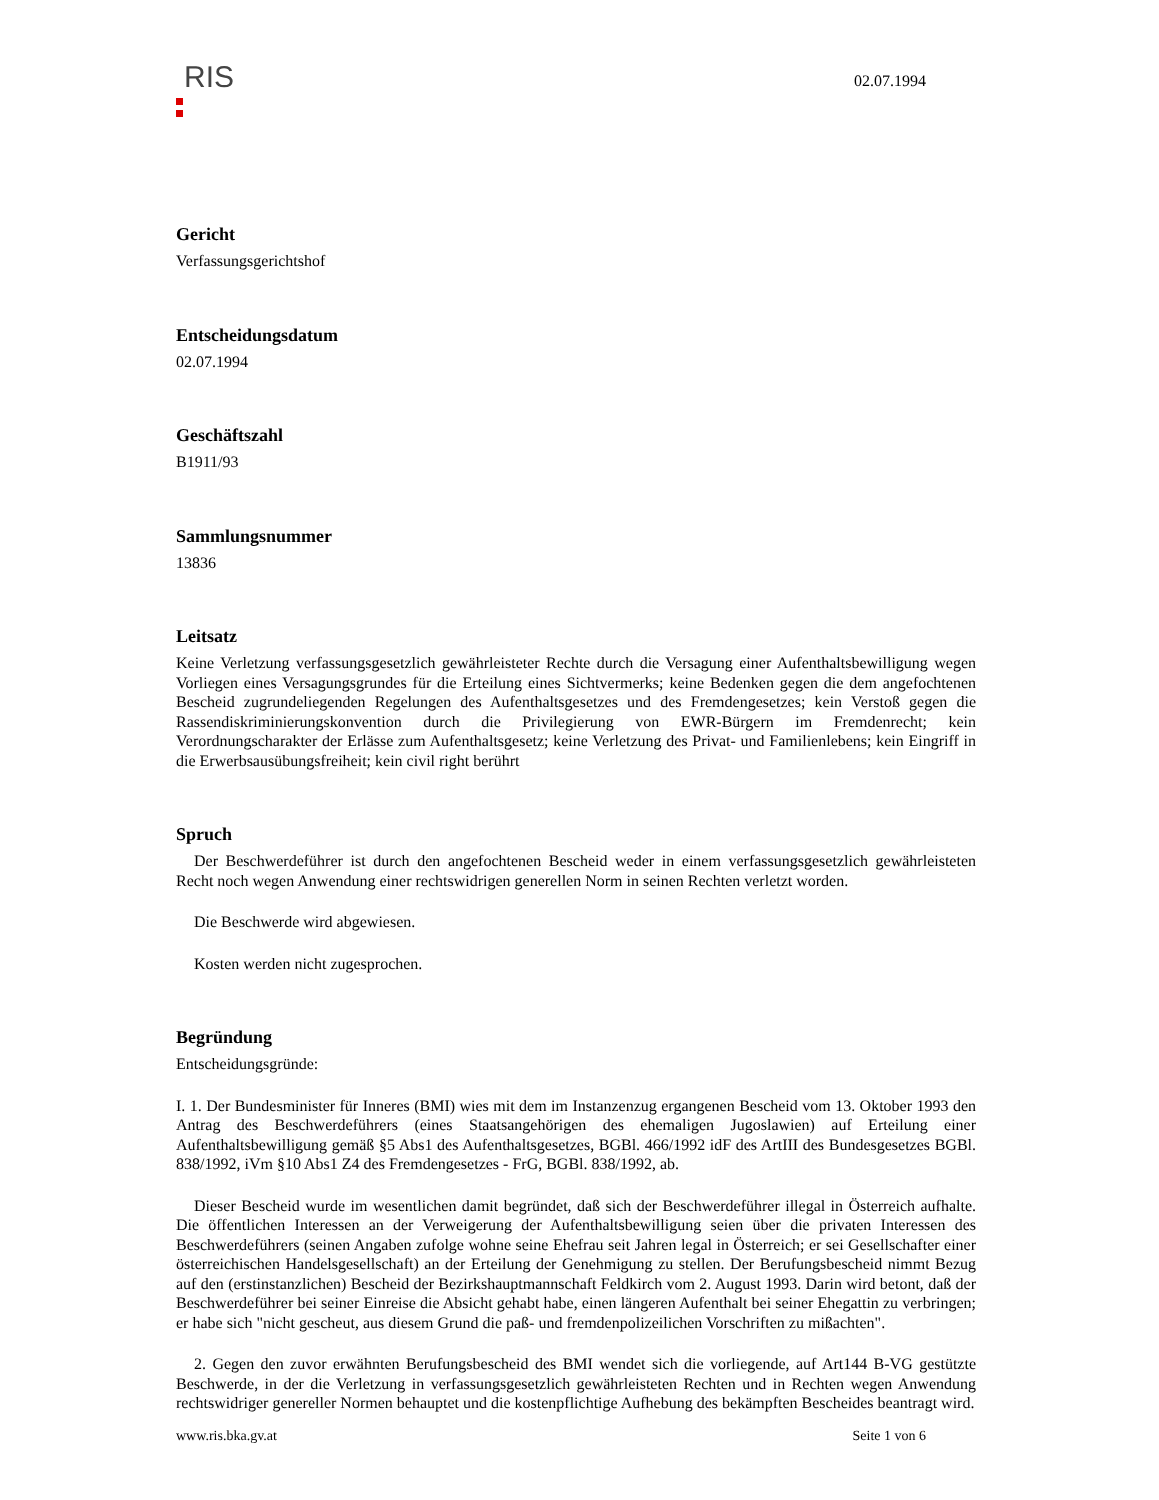RIS
02.07.1994
Gericht
Verfassungsgerichtshof
Entscheidungsdatum
02.07.1994
Geschäftszahl
B1911/93
Sammlungsnummer
13836
Leitsatz
Keine Verletzung verfassungsgesetzlich gewährleisteter Rechte durch die Versagung einer Aufenthaltsbewilligung wegen Vorliegen eines Versagungsgrundes für die Erteilung eines Sichtvermerks; keine Bedenken gegen die dem angefochtenen Bescheid zugrundeliegenden Regelungen des Aufenthaltsgesetzes und des Fremdengesetzes; kein Verstoß gegen die Rassendiskriminierungskonvention durch die Privilegierung von EWR-Bürgern im Fremdenrecht; kein Verordnungscharakter der Erlässe zum Aufenthaltsgesetz; keine Verletzung des Privat- und Familienlebens; kein Eingriff in die Erwerbsausübungsfreiheit; kein civil right berührt
Spruch
Der Beschwerdeführer ist durch den angefochtenen Bescheid weder in einem verfassungsgesetzlich gewährleisteten Recht noch wegen Anwendung einer rechtswidrigen generellen Norm in seinen Rechten verletzt worden.
Die Beschwerde wird abgewiesen.
Kosten werden nicht zugesprochen.
Begründung
Entscheidungsgründe:
I. 1. Der Bundesminister für Inneres (BMI) wies mit dem im Instanzenzug ergangenen Bescheid vom 13. Oktober 1993 den Antrag des Beschwerdeführers (eines Staatsangehörigen des ehemaligen Jugoslawien) auf Erteilung einer Aufenthaltsbewilligung gemäß §5 Abs1 des Aufenthaltsgesetzes, BGBl. 466/1992 idF des ArtIII des Bundesgesetzes BGBl. 838/1992, iVm §10 Abs1 Z4 des Fremdengesetzes - FrG, BGBl. 838/1992, ab.
Dieser Bescheid wurde im wesentlichen damit begründet, daß sich der Beschwerdeführer illegal in Österreich aufhalte. Die öffentlichen Interessen an der Verweigerung der Aufenthaltsbewilligung seien über die privaten Interessen des Beschwerdeführers (seinen Angaben zufolge wohne seine Ehefrau seit Jahren legal in Österreich; er sei Gesellschafter einer österreichischen Handelsgesellschaft) an der Erteilung der Genehmigung zu stellen. Der Berufungsbescheid nimmt Bezug auf den (erstinstanzlichen) Bescheid der Bezirkshauptmannschaft Feldkirch vom 2. August 1993. Darin wird betont, daß der Beschwerdeführer bei seiner Einreise die Absicht gehabt habe, einen längeren Aufenthalt bei seiner Ehegattin zu verbringen; er habe sich "nicht gescheut, aus diesem Grund die paß- und fremdenpolizeilichen Vorschriften zu mißachten".
2. Gegen den zuvor erwähnten Berufungsbescheid des BMI wendet sich die vorliegende, auf Art144 B-VG gestützte Beschwerde, in der die Verletzung in verfassungsgesetzlich gewährleisteten Rechten und in Rechten wegen Anwendung rechtswidriger genereller Normen behauptet und die kostenpflichtige Aufhebung des bekämpften Bescheides beantragt wird.
www.ris.bka.gv.at Seite 1 von 6